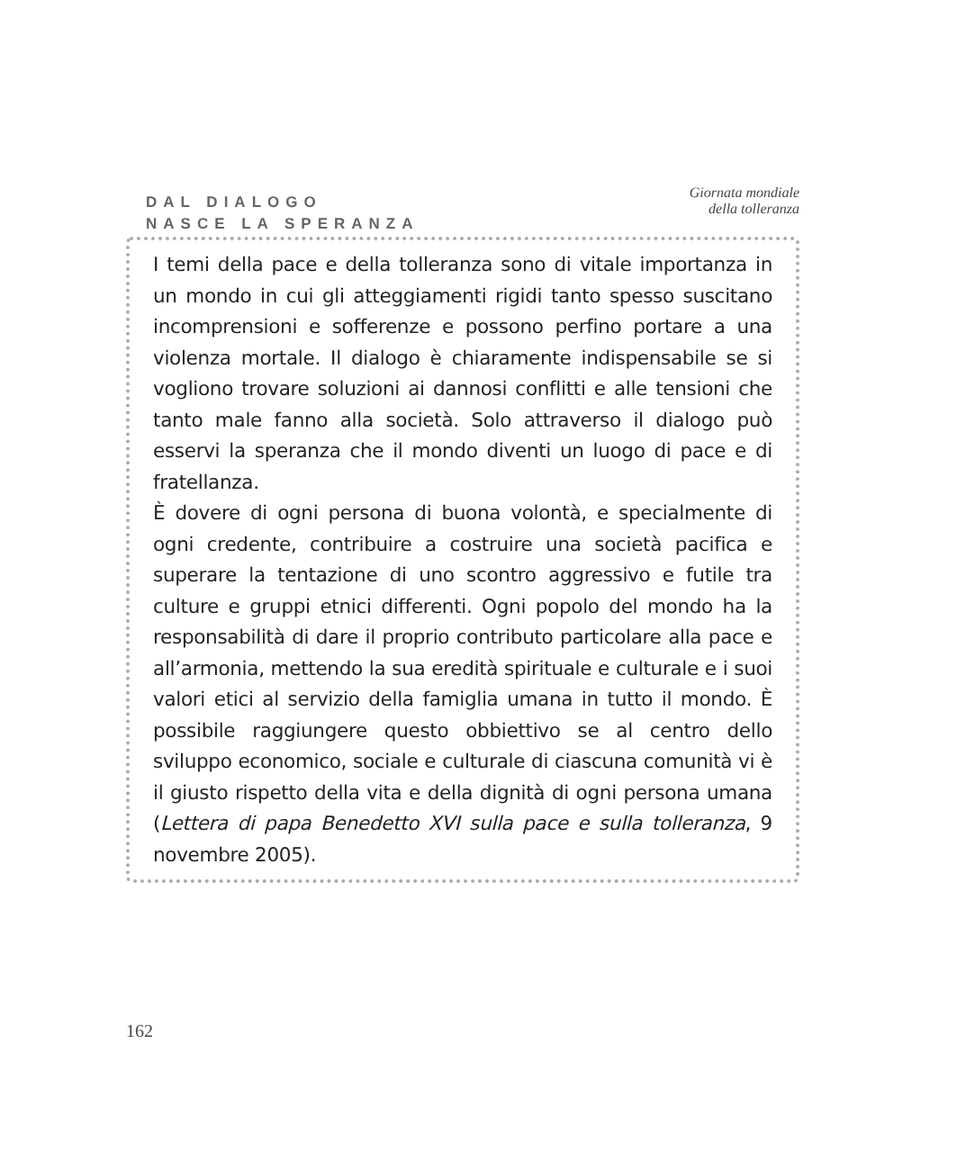DAL DIALOGO
NASCE LA SPERANZA
Giornata mondiale
della tolleranza
I temi della pace e della tolleranza sono di vitale importanza in un mondo in cui gli atteggiamenti rigidi tanto spesso suscitano incomprensioni e sofferenze e possono perfino portare a una violenza mortale. Il dialogo è chiaramente indispensabile se si vogliono trovare soluzioni ai dannosi conflitti e alle tensioni che tanto male fanno alla società. Solo attraverso il dialogo può esservi la speranza che il mondo diventi un luogo di pace e di fratellanza.
È dovere di ogni persona di buona volontà, e specialmente di ogni credente, contribuire a costruire una società pacifica e superare la tentazione di uno scontro aggressivo e futile tra culture e gruppi etnici differenti. Ogni popolo del mondo ha la responsabilità di dare il proprio contributo particolare alla pace e all’armonia, mettendo la sua eredità spirituale e culturale e i suoi valori etici al servizio della famiglia umana in tutto il mondo. È possibile raggiungere questo obbiettivo se al centro dello sviluppo economico, sociale e culturale di ciascuna comunità vi è il giusto rispetto della vita e della dignità di ogni persona umana (Lettera di papa Benedetto XVI sulla pace e sulla tolleranza, 9 novembre 2005).
162